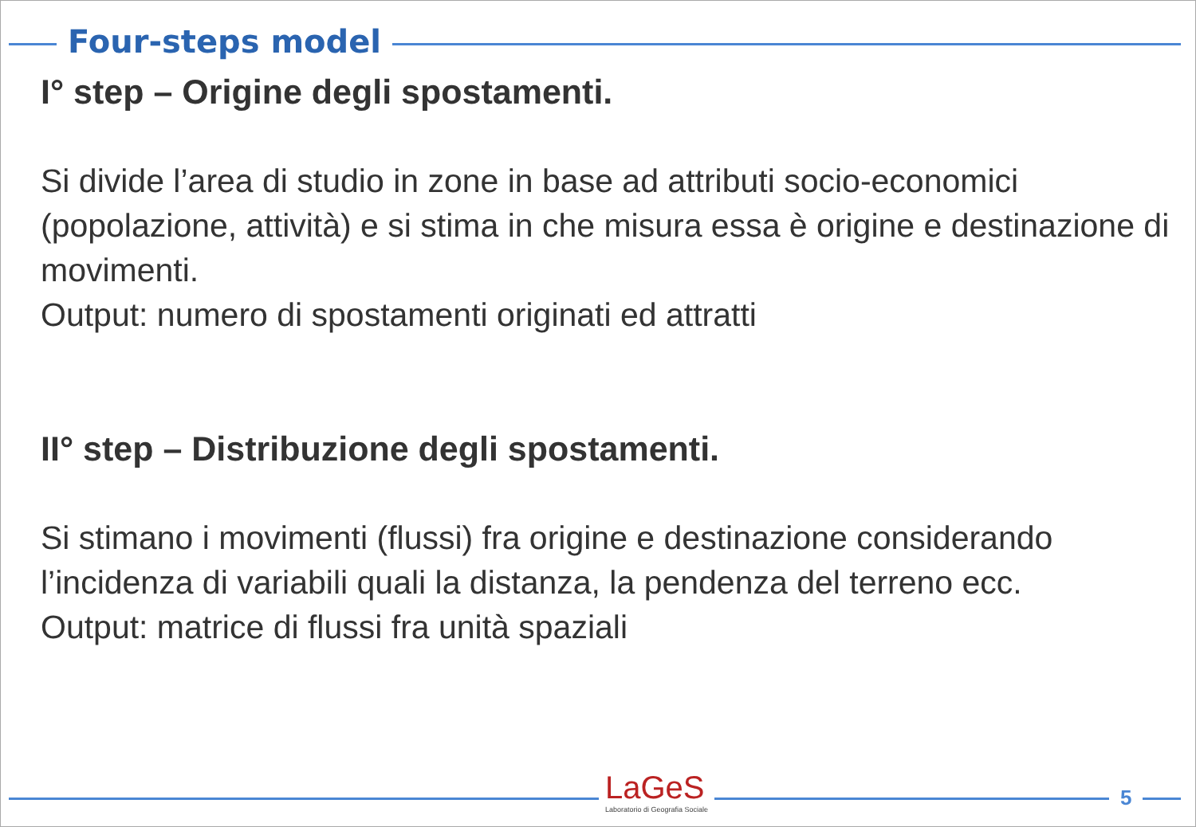Four-steps model
I° step – Origine degli spostamenti.
Si divide l’area di studio in zone in base ad attributi socio-economici (popolazione, attività) e si stima in che misura essa è origine e destinazione di movimenti.
Output: numero di spostamenti originati ed attratti
II° step – Distribuzione degli spostamenti.
Si stimano i movimenti (flussi) fra origine e destinazione considerando l’incidenza di variabili quali la distanza, la pendenza del terreno ecc.
Output: matrice di flussi fra unità spaziali
LaGeS
Laboratorio di Geografia Sociale
5